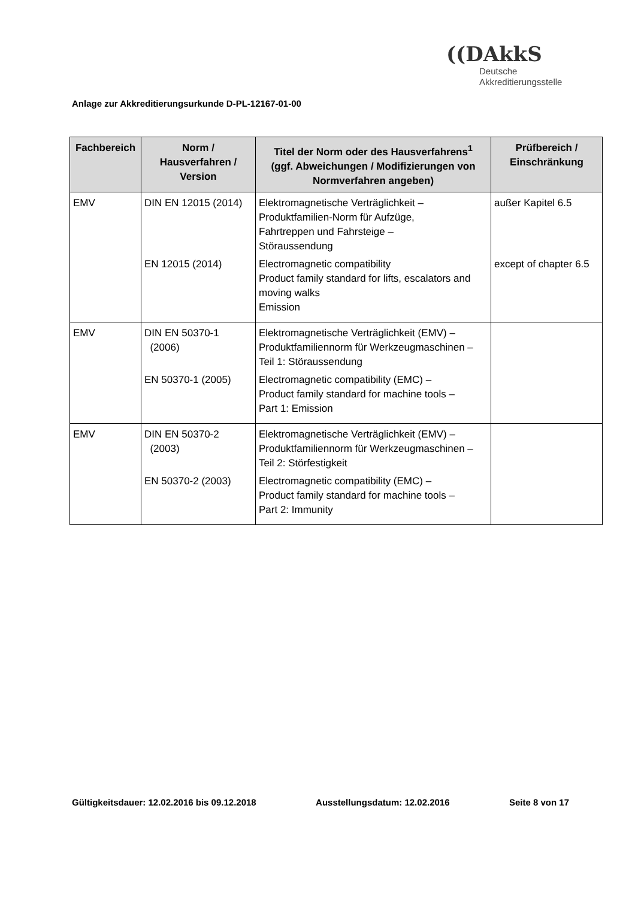Anlage zur Akkreditierungsurkunde D-PL-12167-01-00
((DAkkS
Deutsche
Akkreditierungsstelle
| Fachbereich | Norm / Hausverfahren / Version | Titel der Norm oder des Hausverfahrens<sup>1</sup> (ggf. Abweichungen / Modifizierungen von Normverfahren angeben) | Prüfbereich / Einschränkung |
| --- | --- | --- | --- |
| EMV | DIN EN 12015 (2014) EN 12015 (2014) | Elektromagnetische Verträglichkeit – Produktfamilien-Norm für Aufzüge, Fahrtreppen und Fahrsteige – Störaussendung Electromagnetic compatibility Product family standard for lifts, escalators and moving walks Emission | außer Kapitel 6.5 except of chapter 6.5 |
| EMV | DIN EN 50370-1 (2006) EN 50370-1 (2005) | Elektromagnetische Verträglichkeit (EMV) – Produktfamiliennorm für Werkzeugmaschinen – Teil 1: Störaussendung Electromagnetic compatibility (EMC) – Product family standard for machine tools – Part 1: Emission | |
| EMV | DIN EN 50370-2 (2003) EN 50370-2 (2003) | Elektromagnetische Verträglichkeit (EMV) – Produktfamiliennorm für Werkzeugmaschinen – Teil 2: Störfestigkeit Electromagnetic compatibility (EMC) – Product family standard for machine tools – Part 2: Immunity | |
Gültigkeitsdauer: 12.02.2016 bis 09.12.2018 Ausstellungsdatum: 12.02.2016 Seite 8 von 17